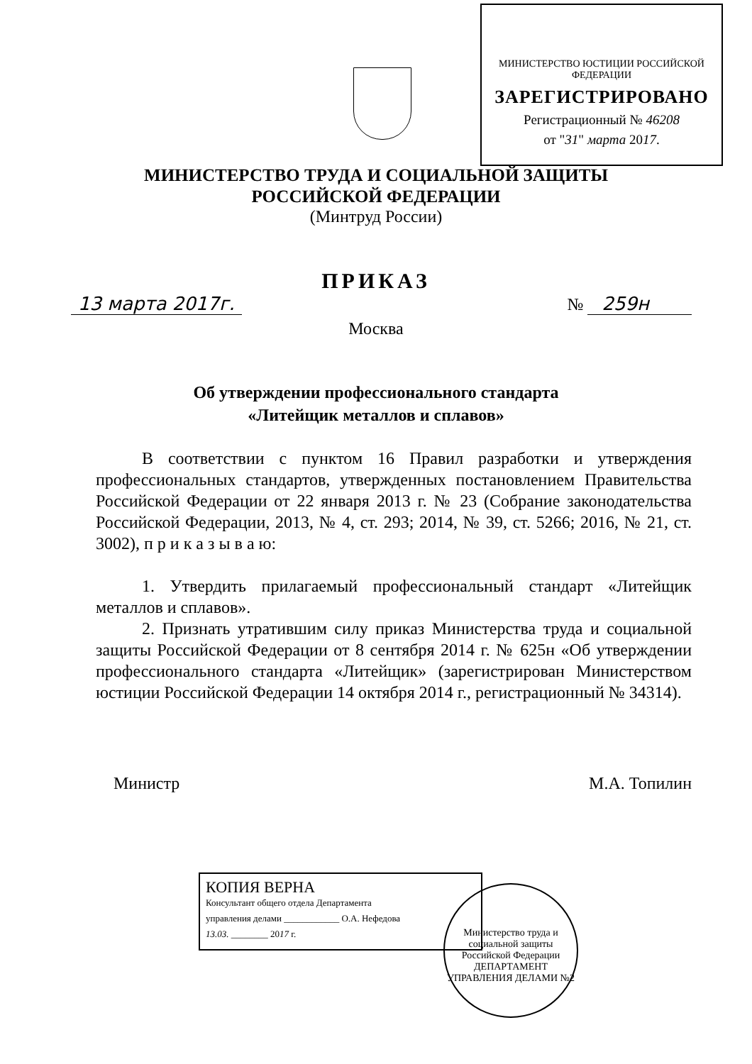МИНИСТЕРСТВО ЮСТИЦИИ РОССИЙСКОЙ ФЕДЕРАЦИИ
ЗАРЕГИСТРИРОВАНО
Регистрационный № 46208
от "31" марта 2017.
МИНИСТЕРСТВО ТРУДА И СОЦИАЛЬНОЙ ЗАЩИТЫ
РОССИЙСКОЙ ФЕДЕРАЦИИ
(Минтруд России)
ПРИКАЗ
13 марта 2017г. № 259н
Москва
Об утверждении профессионального стандарта
«Литейщик металлов и сплавов»
В соответствии с пунктом 16 Правил разработки и утверждения профессиональных стандартов, утвержденных постановлением Правительства Российской Федерации от 22 января 2013 г. № 23 (Собрание законодательства Российской Федерации, 2013, № 4, ст. 293; 2014, № 39, ст. 5266; 2016, № 21, ст. 3002), п р и к а з ы в а ю:
1. Утвердить прилагаемый профессиональный стандарт «Литейщик металлов и сплавов».
2. Признать утратившим силу приказ Министерства труда и социальной защиты Российской Федерации от 8 сентября 2014 г. № 625н «Об утверждении профессионального стандарта «Литейщик» (зарегистрирован Министерством юстиции Российской Федерации 14 октября 2014 г., регистрационный № 34314).
Министр М.А. Топилин
КОПИЯ ВЕРНА
Консультант общего отдела Департамента
управления делами ____________ О.А. Нефедова
13.03. ________ 2017 г.
Министерство труда и социальной защиты Российской Федерации
ДЕПАРТАМЕНТ УПРАВЛЕНИЯ ДЕЛАМИ №2